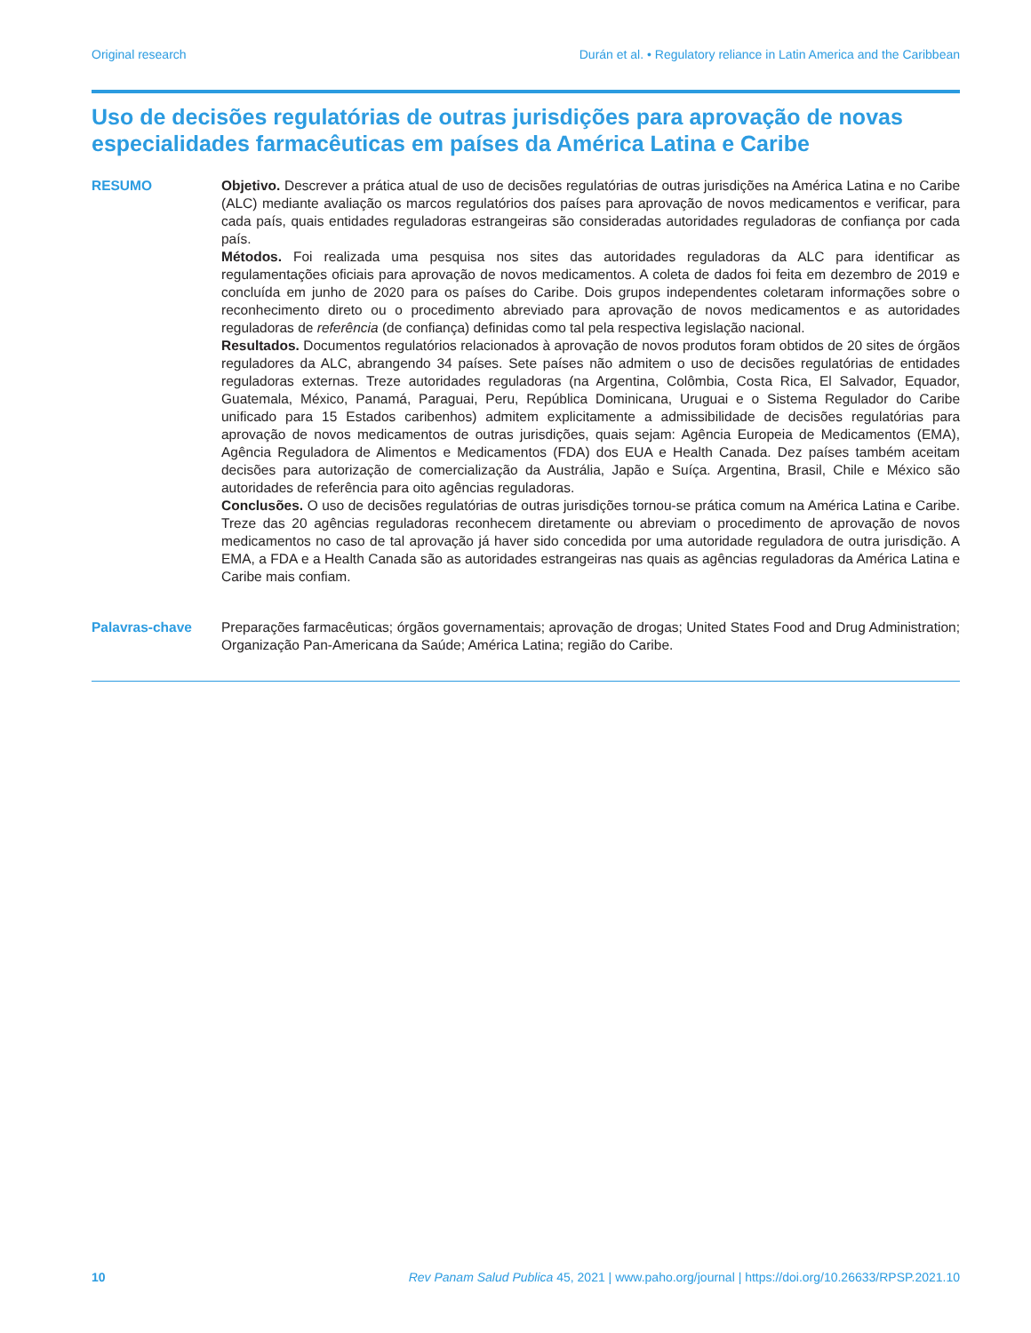Original research Durán et al. • Regulatory reliance in Latin America and the Caribbean
Uso de decisões regulatórias de outras jurisdições para aprovação de novas especialidades farmacêuticas em países da América Latina e Caribe
RESUMO Objetivo. Descrever a prática atual de uso de decisões regulatórias de outras jurisdições na América Latina e no Caribe (ALC) mediante avaliação os marcos regulatórios dos países para aprovação de novos medicamentos e verificar, para cada país, quais entidades reguladoras estrangeiras são consideradas autoridades reguladoras de confiança por cada país.
Métodos. Foi realizada uma pesquisa nos sites das autoridades reguladoras da ALC para identificar as regulamentações oficiais para aprovação de novos medicamentos. A coleta de dados foi feita em dezembro de 2019 e concluída em junho de 2020 para os países do Caribe. Dois grupos independentes coletaram informações sobre o reconhecimento direto ou o procedimento abreviado para aprovação de novos medicamentos e as autoridades reguladoras de referência (de confiança) definidas como tal pela respectiva legislação nacional.
Resultados. Documentos regulatórios relacionados à aprovação de novos produtos foram obtidos de 20 sites de órgãos reguladores da ALC, abrangendo 34 países. Sete países não admitem o uso de decisões regulatórias de entidades reguladoras externas. Treze autoridades reguladoras (na Argentina, Colômbia, Costa Rica, El Salvador, Equador, Guatemala, México, Panamá, Paraguai, Peru, República Dominicana, Uruguai e o Sistema Regulador do Caribe unificado para 15 Estados caribenhos) admitem explicitamente a admissibilidade de decisões regulatórias para aprovação de novos medicamentos de outras jurisdições, quais sejam: Agência Europeia de Medicamentos (EMA), Agência Reguladora de Alimentos e Medicamentos (FDA) dos EUA e Health Canada. Dez países também aceitam decisões para autorização de comercialização da Austrália, Japão e Suíça. Argentina, Brasil, Chile e México são autoridades de referência para oito agências reguladoras.
Conclusões. O uso de decisões regulatórias de outras jurisdições tornou-se prática comum na América Latina e Caribe. Treze das 20 agências reguladoras reconhecem diretamente ou abreviam o procedimento de aprovação de novos medicamentos no caso de tal aprovação já haver sido concedida por uma autoridade reguladora de outra jurisdição. A EMA, a FDA e a Health Canada são as autoridades estrangeiras nas quais as agências reguladoras da América Latina e Caribe mais confiam.
Palavras-chave Preparações farmacêuticas; órgãos governamentais; aprovação de drogas; United States Food and Drug Administration; Organização Pan-Americana da Saúde; América Latina; região do Caribe.
10 Rev Panam Salud Publica 45, 2021 | www.paho.org/journal | https://doi.org/10.26633/RPSP.2021.10